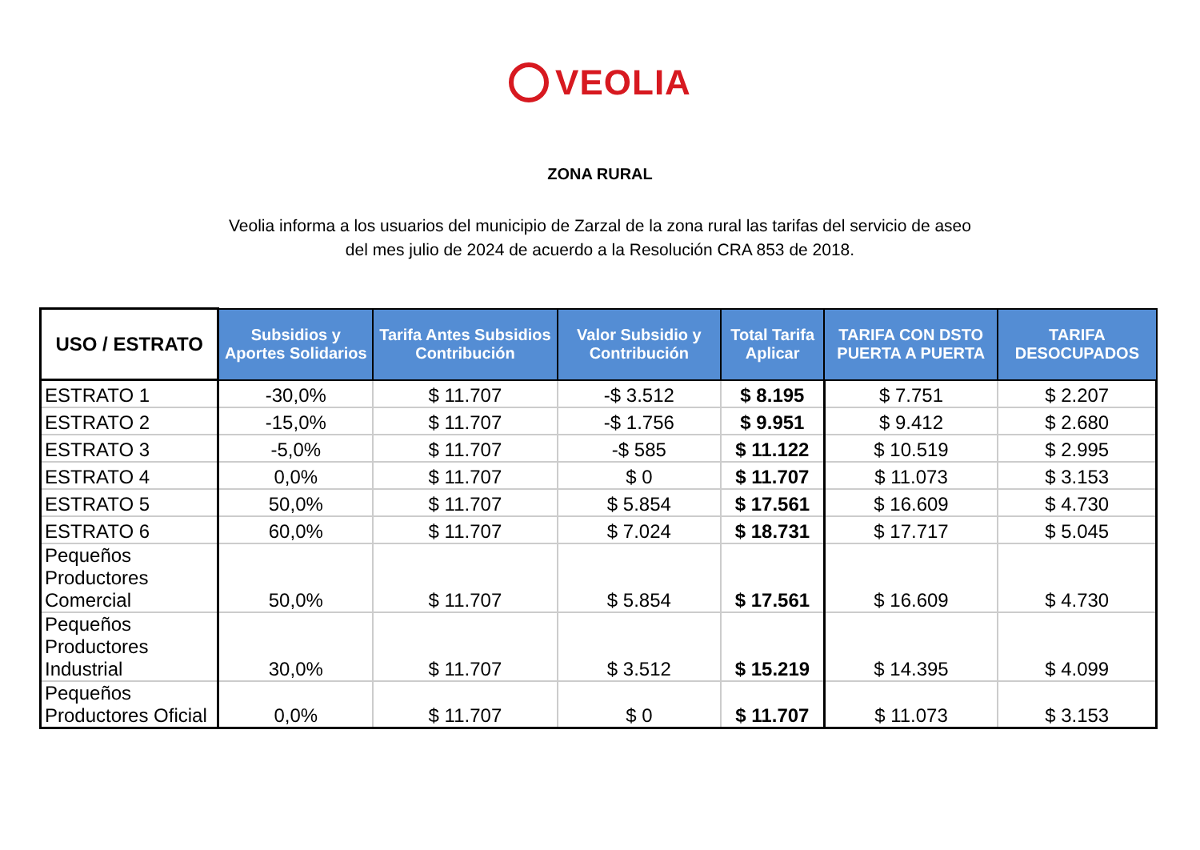VEOLIA
ZONA RURAL
Veolia informa a los usuarios del municipio de Zarzal de la zona rural las tarifas del servicio de aseo
del mes julio de 2024 de acuerdo a la Resolución CRA 853 de 2018.
| USO / ESTRATO | Subsidios y Aportes Solidarios | Tarifa Antes Subsidios Contribución | Valor Subsidio y Contribución | Total Tarifa Aplicar | TARIFA CON DSTO PUERTA A PUERTA | TARIFA DESOCUPADOS |
| --- | --- | --- | --- | --- | --- | --- |
| ESTRATO 1 | -30,0% | $ 11.707 | -$ 3.512 | $ 8.195 | $ 7.751 | $ 2.207 |
| ESTRATO 2 | -15,0% | $ 11.707 | -$ 1.756 | $ 9.951 | $ 9.412 | $ 2.680 |
| ESTRATO 3 | -5,0% | $ 11.707 | -$ 585 | $ 11.122 | $ 10.519 | $ 2.995 |
| ESTRATO 4 | 0,0% | $ 11.707 | $ 0 | $ 11.707 | $ 11.073 | $ 3.153 |
| ESTRATO 5 | 50,0% | $ 11.707 | $ 5.854 | $ 17.561 | $ 16.609 | $ 4.730 |
| ESTRATO 6 | 60,0% | $ 11.707 | $ 7.024 | $ 18.731 | $ 17.717 | $ 5.045 |
| Pequeños Productores Comercial | 50,0% | $ 11.707 | $ 5.854 | $ 17.561 | $ 16.609 | $ 4.730 |
| Pequeños Productores Industrial | 30,0% | $ 11.707 | $ 3.512 | $ 15.219 | $ 14.395 | $ 4.099 |
| Pequeños Productores Oficial | 0,0% | $ 11.707 | $ 0 | $ 11.707 | $ 11.073 | $ 3.153 |